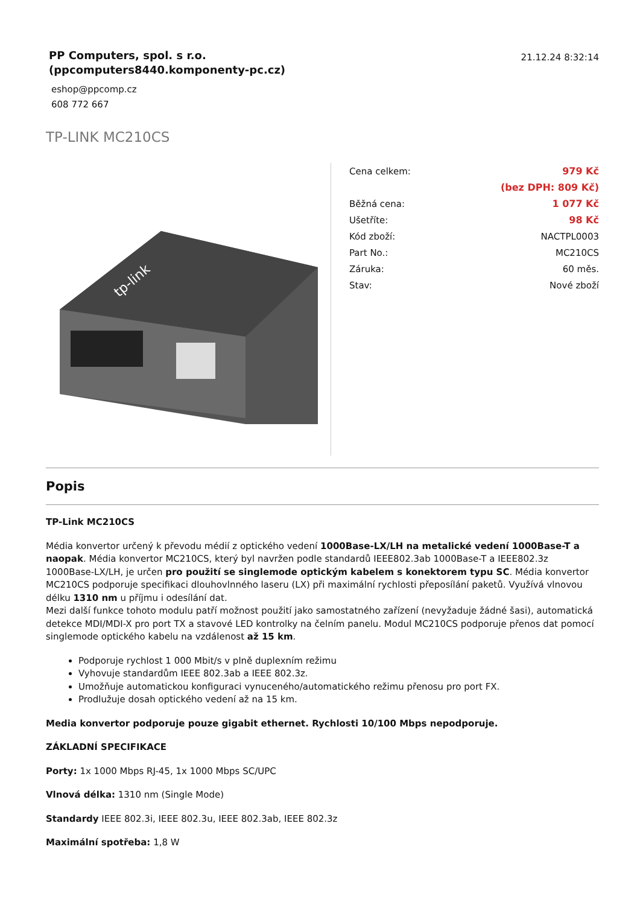PP Computers, spol. s r.o.
(ppcomputers8440.komponenty-pc.cz)
eshop@ppcomp.cz
608 772 667
21.12.24 8:32:14
TP-LINK MC210CS
tp-link
| Cena celkem: | 979 Kč |
| | (bez DPH: 809 Kč) |
| Běžná cena: | 1 077 Kč |
| Ušetříte: | 98 Kč |
| Kód zboží: | NACTPL0003 |
| Part No.: | MC210CS |
| Záruka: | 60 měs. |
| Stav: | Nové zboží |
Popis
TP-Link MC210CS
Média konvertor určený k převodu médií z optického vedení 1000Base-LX/LH na metalické vedení 1000Base-T a naopak. Média konvertor MC210CS, který byl navržen podle standardů IEEE802.3ab 1000Base-T a IEEE802.3z 1000Base-LX/LH, je určen pro použití se singlemode optickým kabelem s konektorem typu SC. Média konvertor MC210CS podporuje specifikaci dlouhovlnného laseru (LX) při maximální rychlosti přeposílání paketů. Využívá vlnovou délku 1310 nm u příjmu i odesílání dat.
Mezi další funkce tohoto modulu patří možnost použití jako samostatného zařízení (nevyžaduje žádné šasi), automatická detekce MDI/MDI-X pro port TX a stavové LED kontrolky na čelním panelu. Modul MC210CS podporuje přenos dat pomocí singlemode optického kabelu na vzdálenost až 15 km.
Podporuje rychlost 1 000 Mbit/s v plně duplexním režimu
Vyhovuje standardům IEEE 802.3ab a IEEE 802.3z.
Umožňuje automatickou konfiguraci vynuceného/automatického režimu přenosu pro port FX.
Prodlužuje dosah optického vedení až na 15 km.
Media konvertor podporuje pouze gigabit ethernet. Rychlosti 10/100 Mbps nepodporuje.
ZÁKLADNÍ SPECIFIKACE
Porty: 1x 1000 Mbps RJ-45, 1x 1000 Mbps SC/UPC
Vlnová délka: 1310 nm (Single Mode)
Standardy IEEE 802.3i, IEEE 802.3u, IEEE 802.3ab, IEEE 802.3z
Maximální spotřeba: 1,8 W